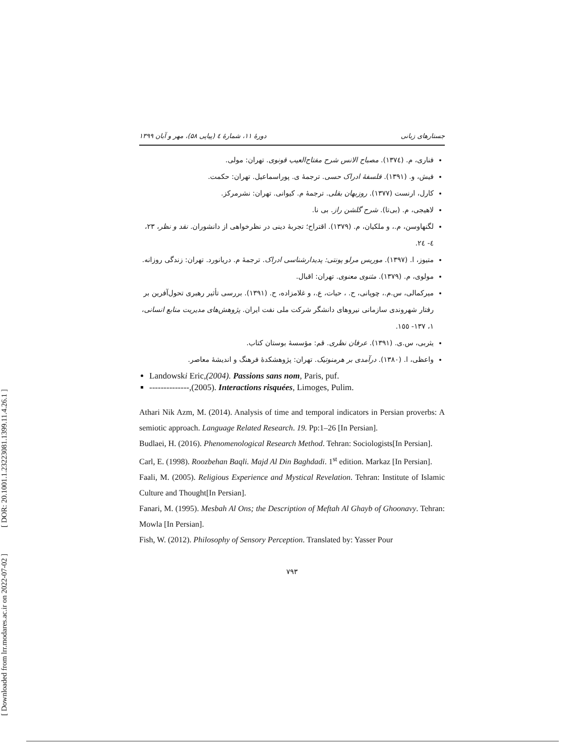[ Downloaded from lrr.modares.ac.ir on 2022-07-02 ] [ DOR: 20.1001.1.23223081.1399.11.4.26.1 ]
جستارهای زبانی دورهٔ ۱۱، شمارهٔ ٤ (پیاپی ۵۸)، مهر و آبان ۱۳۹۹
فناری، م. (١٣٧٤). مصباح الانس شرح مفتاح‌العیب قونوی. تهران: مولی.
فیش، و. (١٣٩١). فلسفهٔ ادراک حسی. ترجمهٔ ی. پوراسماعیل. تهران: حکمت.
کارل، ارنست (١٣٧٧). روزبهان بقلی. ترجمهٔ م. کیوانی. تهران: نشرمرکز.
لاهیجی، م. (بی‌تا). شرح گلشن راز. بی نا.
لگنهاوسن، م.، و ملکیان، م. (١٣٧٩). اقتراح؛ تجربهٔ دینی در نظرخواهی از دانشوران. نقد و نظر، ٢٣، ٤- ٢٤.
متیوز، ا. (١٣٩٧). موریس مرلو پونتی: پدیدارشناسی ادراک. ترجمهٔ م. دریانورد. تهران: زندگی روزانه.
مولوی، م. (١٣٧٩). مثنوی معنوی. تهران: اقبال.
میرکمالی، س.م.، چوپانی، ح. ، حیات، ع.، و غلامزاده، ح. (١٣٩١). بررسی تأثیر رهبری تحول‌آفرین بر رفتار شهروندی سازمانی نیروهای دانشگر شرکت ملی نفت ایران. پژوهش‌های مدیریت منابع انسانی، ١، ١٣٧- ١٥٥.
یثربی، س.ی. (١٣٩١). عرفان نظری. قم: مؤسسهٔ بوستان کتاب.
واعظی، ا. (١٣٨٠). درآمدی بر هرمنوتیک. تهران: پژوهشکدهٔ فرهنگ و اندیشهٔ معاصر.
Landowski Eric,(2004). Passions sans nom, Paris, puf.
--------------,(2005). Interactions risquées, Limoges, Pulim.
Athari Nik Azm, M. (2014). Analysis of time and temporal indicators in Persian proverbs: A semiotic approach. Language Related Research. 19. Pp:1–26 [In Persian].
Budlaei, H. (2016). Phenomenological Research Method. Tehran: Sociologists[In Persian].
Carl, E. (1998). Roozbehan Baqli. Majd Al Din Baghdadi. 1<sup>st</sup> edition. Markaz [In Persian].
Faali, M. (2005). Religious Experience and Mystical Revelation. Tehran: Institute of Islamic Culture and Thought[In Persian].
Fanari, M. (1995). Mesbah Al Ons; the Description of Meftah Al Ghayb of Ghoonavy. Tehran: Mowla [In Persian].
Fish, W. (2012). Philosophy of Sensory Perception. Translated by: Yasser Pour
٧٩٣